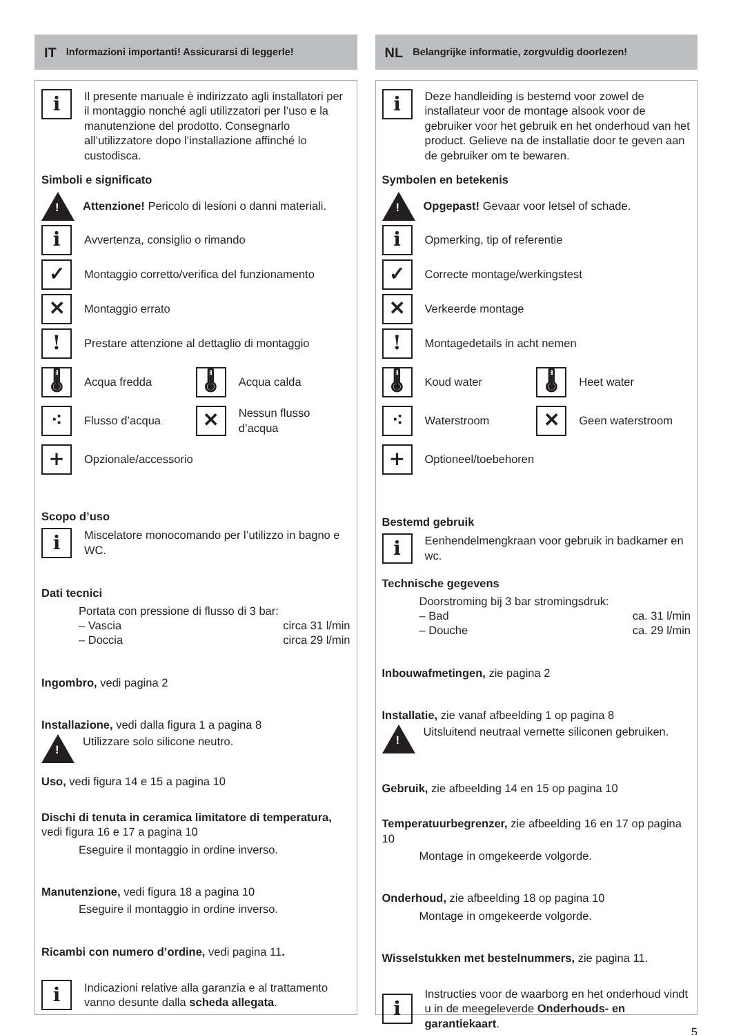IT Informazioni importanti! Assicurarsi di leggerle!
i
Il presente manuale è indirizzato agli installatori per il montaggio nonché agli utilizzatori per l’uso e la manutenzione del prodotto. Consegnarlo all’utilizzatore dopo l’installazione affinché lo custodisca.
Simboli e significato
!
Attenzione! Pericolo di lesioni o danni materiali.
i
Avvertenza, consiglio o rimando
✓
Montaggio corretto/verifica del funzionamento
✕
Montaggio errato
!
Prestare attenzione al dettaglio di montaggio
🌡
Acqua fredda
🌡
Acqua calda
⁖
Flusso d’acqua
✕
Nessun flusso d’acqua
+
Opzionale/accessorio
Scopo d’uso
i
Miscelatore monocomando per l’utilizzo in bagno e WC.
Dati tecnici
Portata con pressione di flusso di 3 bar:
– Vascia circa 31 l/min
– Doccia circa 29 l/min
Ingombro, vedi pagina 2
Installazione, vedi dalla figura 1 a pagina 8
!
Utilizzare solo silicone neutro.
Uso, vedi figura 14 e 15 a pagina 10
Dischi di tenuta in ceramica limitatore di temperatura, vedi figura 16 e 17 a pagina 10
Eseguire il montaggio in ordine inverso.
Manutenzione, vedi figura 18 a pagina 10
Eseguire il montaggio in ordine inverso.
Ricambi con numero d’ordine, vedi pagina 11.
i
Indicazioni relative alla garanzia e al trattamento vanno desunte dalla scheda allegata.
NL Belangrijke informatie, zorgvuldig doorlezen!
i
Deze handleiding is bestemd voor zowel de installateur voor de montage alsook voor de gebruiker voor het gebruik en het onderhoud van het product. Gelieve na de installatie door te geven aan de gebruiker om te bewaren.
Symbolen en betekenis
!
Opgepast! Gevaar voor letsel of schade.
i
Opmerking, tip of referentie
✓
Correcte montage/werkingstest
✕
Verkeerde montage
!
Montagedetails in acht nemen
🌡
Koud water
🌡
Heet water
⁖
Waterstroom
✕
Geen waterstroom
+
Optioneel/toebehoren
Bestemd gebruik
i
Eenhendelmengkraan voor gebruik in badkamer en wc.
Technische gegevens
Doorstroming bij 3 bar stromingsdruk:
– Bad ca. 31 l/min
– Douche ca. 29 l/min
Inbouwafmetingen, zie pagina 2
Installatie, zie vanaf afbeelding 1 op pagina 8
!
Uitsluitend neutraal vernette siliconen gebruiken.
Gebruik, zie afbeelding 14 en 15 op pagina 10
Temperatuurbegrenzer, zie afbeelding 16 en 17 op pagina 10
Montage in omgekeerde volgorde.
Onderhoud, zie afbeelding 18 op pagina 10
Montage in omgekeerde volgorde.
Wisselstukken met bestelnummers, zie pagina 11.
i
Instructies voor de waarborg en het onderhoud vindt u in de meegeleverde Onderhouds- en garantiekaart.
5